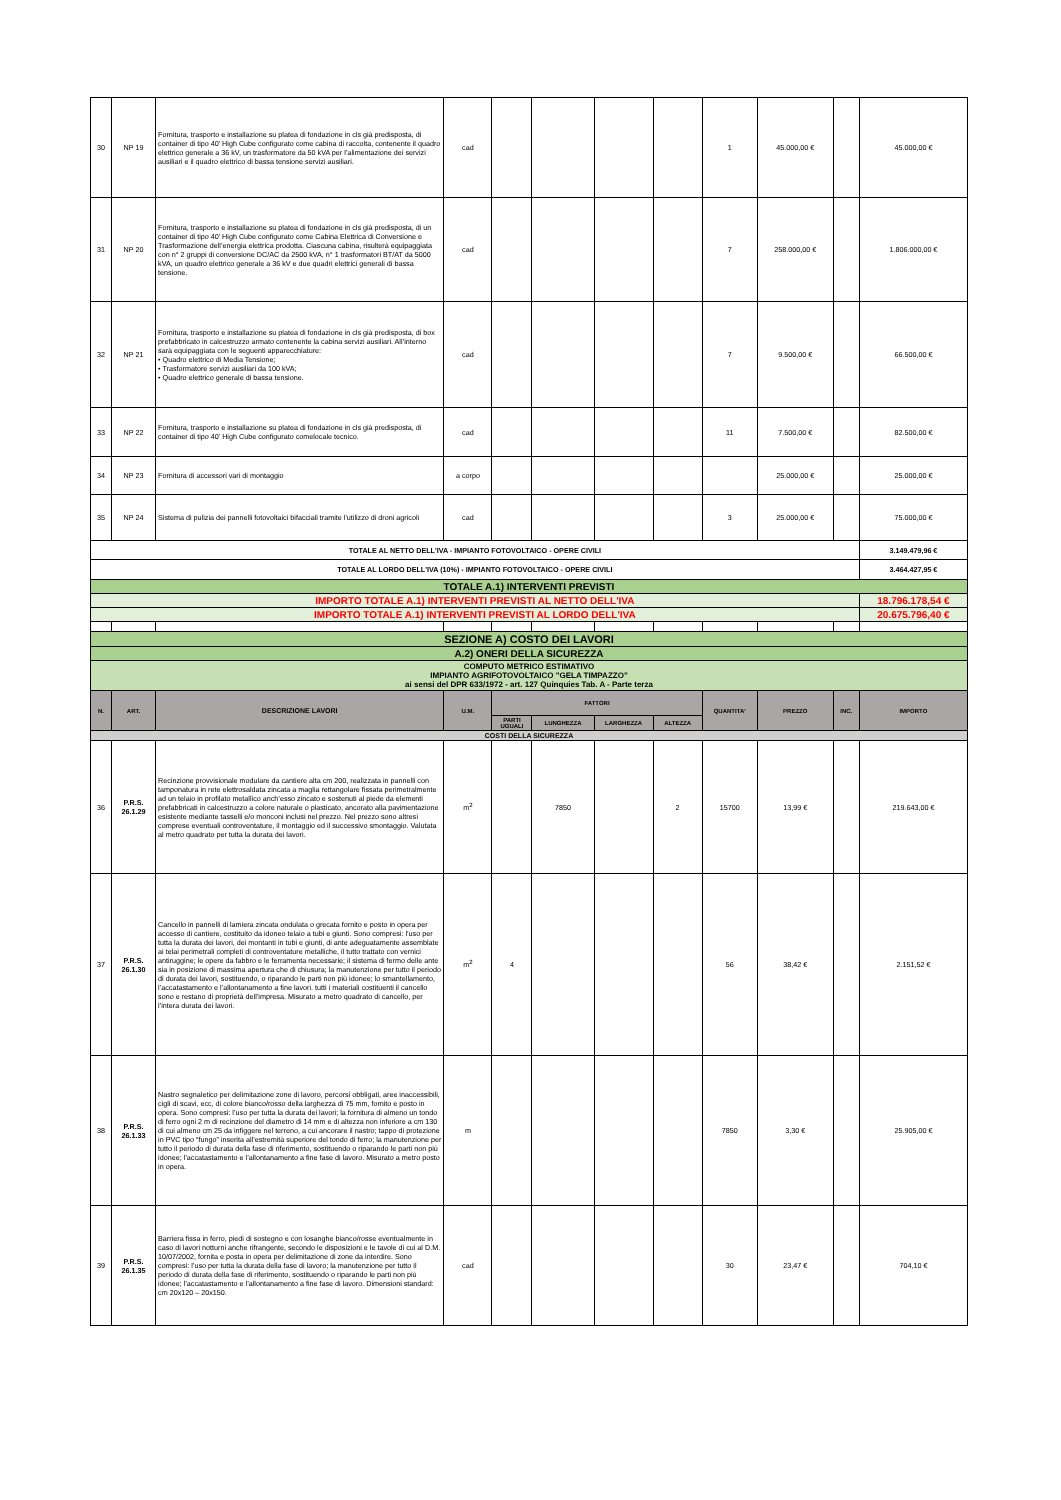| 30 | NP 19 | Fornitura, trasporto e installazione su platea di fondazione in cls già predisposta, di container di tipo 40’ High Cube configurato come cabina di raccolta, contenente il quadro elettrico generale a 36 kV, un trasformatore da 50 kVA per l’alimentazione dei servizi ausiliari e il quadro elettrico di bassa tensione servizi ausiliari. | cad | | | | | 1 | 45.000,00 € | | 45.000,00 € |
| 31 | NP 20 | Fornitura, trasporto e installazione su platea di fondazione in cls già predisposta, di un container di tipo 40’ High Cube configurato come Cabina Elettrica di Conversione e Trasformazione dell’energia elettrica prodotta. Ciascuna cabina, risulterà equipaggiata con n° 2 gruppi di conversione DC/AC da 2500 kVA, n° 1 trasformatori BT/AT da 5000 kVA, un quadro elettrico generale a 36 kV e due quadri elettrici generali di bassa tensione. | cad | | | | | 7 | 258.000,00 € | | 1.806.000,00 € |
| 32 | NP 21 | Fornitura, trasporto e installazione su platea di fondazione in cls già predisposta, di box prefabbricato in calcestruzzo armato contenente la cabina servizi ausiliari. All’interno sarà equipaggiata con le seguenti apparecchiature: • Quadro elettrico di Media Tensione; • Trasformatore servizi ausiliari da 100 kVA; • Quadro elettrico generale di bassa tensione. | cad | | | | | 7 | 9.500,00 € | | 66.500,00 € |
| 33 | NP 22 | Fornitura, trasporto e installazione su platea di fondazione in cls già predisposta, di container di tipo 40' High Cube configurato comelocale tecnico. | cad | | | | | 11 | 7.500,00 € | | 82.500,00 € |
| 34 | NP 23 | Fornitura di accessori vari di montaggio | a corpo | | | | | | 25.000,00 € | | 25.000,00 € |
| 35 | NP 24 | Sistema di pulizia dei pannelli fotovoltaici bifacciali tramite l'utilizzo di droni agricoli | cad | | | | | 3 | 25.000,00 € | | 75.000,00 € |
| TOTALE AL NETTO DELL'IVA - IMPIANTO FOTOVOLTAICO - OPERE CIVILI | | | | | | | | | | | 3.149.479,96 € |
| TOTALE AL LORDO DELL'IVA (10%) - IMPIANTO FOTOVOLTAICO - OPERE CIVILI | | | | | | | | | | | 3.464.427,95 € |
| TOTALE A.1) INTERVENTI PREVISTI | | | | | | | | | | | |
| IMPORTO TOTALE A.1) INTERVENTI PREVISTI AL NETTO DELL'IVA | | | | | | | | | | | 18.796.178,54 € |
| IMPORTO TOTALE A.1) INTERVENTI PREVISTI AL LORDO DELL'IVA | | | | | | | | | | | 20.675.796,40 € |
| SEZIONE A) COSTO DEI LAVORI | | | | | | | | | | | |
| A.2) ONERI DELLA SICUREZZA | | | | | | | | | | | |
| COMPUTO METRICO ESTIMATIVO IMPIANTO AGRIFOTOVOLTAICO "GELA TIMPAZZO" ai sensi del DPR 633/1972 - art. 127 Quinquies Tab. A - Parte terza | | | | | | | | | | | |
| N. | ART. | DESCRIZIONE LAVORI | U.M. | FATTORI | | | | QUANTITA' | PREZZO | INC. | IMPORTO |
| | | | | PARTI UGUALI | LUNGHEZZA | LARGHEZZA | ALTEZZA | | | | |
| COSTI DELLA SICUREZZA | | | | | | | | | | | |
| 36 | P.R.S. 26.1.29 | Recinzione provvisionale modulare da cantiere alta cm 200, realizzata in pannelli con tamponatura in rete elettrosaldata zincata a maglia rettangolare fissata perimetralmente ad un telaio in profilato metallico anch’esso zincato e sostenuti al piede da elementi prefabbricati in calcestruzzo a colore naturale o plasticato, ancorato alla pavimentazione esistente mediante tasselli e/o monconi inclusi nel prezzo. Nel prezzo sono altresì comprese eventuali controventature, il montaggio ed il successivo smontaggio. Valutata al metro quadrato per tutta la durata dei lavori. | m<sup>2</sup> | | 7850 | | 2 | 15700 | 13,99 € | | 219.643,00 € |
| 37 | P.R.S. 26.1.30 | Cancello in pannelli di lamiera zincata ondulata o grecata fornito e posto in opera per accesso di cantiere, costituito da idoneo telaio a tubi e giunti. Sono compresi: l’uso per tutta la durata dei lavori, dei montanti in tubi e giunti, di ante adeguatamente assemblate ai telai perimetrali completi di controventature metalliche, il tutto trattato con vernici antiruggine; le opere da fabbro e le ferramenta necessarie; il sistema di fermo delle ante sia in posizione di massima apertura che di chiusura; la manutenzione per tutto il periodo di durata dei lavori, sostituendo, o riparando le parti non più idonee; lo smantellamento, l’accatastamento e l’allontanamento a fine lavori. tutti i materiali costituenti il cancello sono e restano di proprietà dell’impresa. Misurato a metro quadrato di cancello, per l’intera durata dei lavori. | m<sup>2</sup> | 4 | | | | 56 | 38,42 € | | 2.151,52 € |
| 38 | P.R.S. 26.1.33 | Nastro segnaletico per delimitazione zone di lavoro, percorsi obbligati, aree inaccessibili, cigli di scavi, ecc, di colore bianco/rosso della larghezza di 75 mm, fornito e posto in opera. Sono compresi: l’uso per tutta la durata dei lavori; la fornitura di almeno un tondo di ferro ogni 2 m di recinzione del diametro di 14 mm e di altezza non inferiore a cm 130 di cui almeno cm 25 da infiggere nel terreno, a cui ancorare il nastro; tappo di protezione in PVC tipo “fungo” inserita all’estremità superiore del tondo di ferro; la manutenzione per tutto il periodo di durata della fase di riferimento, sostituendo o riparando le parti non più idonee; l’accatastamento e l’allontanamento a fine fase di lavoro. Misurato a metro posto in opera. | m | | | | | 7850 | 3,30 € | | 25.905,00 € |
| 39 | P.R.S. 26.1.35 | Barriera fissa in ferro, piedi di sostegno e con losanghe bianco/rosse eventualmente in caso di lavori notturni anche rifrangente, secondo le disposizioni e le tavole di cui al D.M. 10/07/2002, fornita e posta in opera per delimitazione di zone da interdire. Sono compresi: l’uso per tutta la durata della fase di lavoro; la manutenzione per tutto il periodo di durata della fase di riferimento, sostituendo o riparando le parti non più idonee; l’accatastamento e l’allontanamento a fine fase di lavoro. Dimensioni standard: cm 20x120 – 20x150. | cad | | | | | 30 | 23,47 € | | 704,10 € |